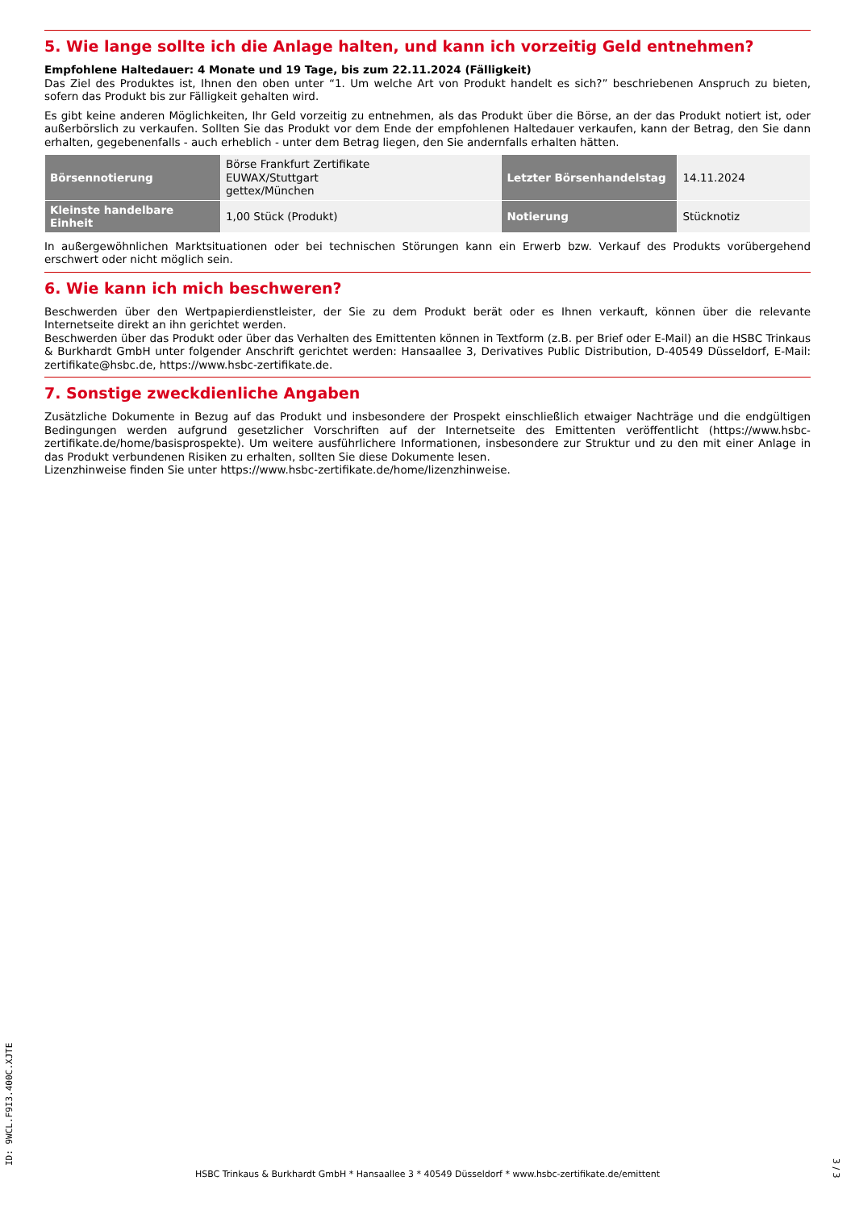5. Wie lange sollte ich die Anlage halten, und kann ich vorzeitig Geld entnehmen?
Empfohlene Haltedauer: 4 Monate und 19 Tage, bis zum 22.11.2024 (Fälligkeit)
Das Ziel des Produktes ist, Ihnen den oben unter “1. Um welche Art von Produkt handelt es sich?” beschriebenen Anspruch zu bieten, sofern das Produkt bis zur Fälligkeit gehalten wird.
Es gibt keine anderen Möglichkeiten, Ihr Geld vorzeitig zu entnehmen, als das Produkt über die Börse, an der das Produkt notiert ist, oder außerbörslich zu verkaufen. Sollten Sie das Produkt vor dem Ende der empfohlenen Haltedauer verkaufen, kann der Betrag, den Sie dann erhalten, gegebenenfalls - auch erheblich - unter dem Betrag liegen, den Sie andernfalls erhalten hätten.
| Börsennotierung | Börse Frankfurt Zertifikate EUWAX/Stuttgart gettex/München | Letzter Börsenhandelstag | 14.11.2024 |
| Kleinste handelbare Einheit | 1,00 Stück (Produkt) | Notierung | Stücknotiz |
In außergewöhnlichen Marktsituationen oder bei technischen Störungen kann ein Erwerb bzw. Verkauf des Produkts vorübergehend erschwert oder nicht möglich sein.
6. Wie kann ich mich beschweren?
Beschwerden über den Wertpapierdienstleister, der Sie zu dem Produkt berät oder es Ihnen verkauft, können über die relevante Internetseite direkt an ihn gerichtet werden.
Beschwerden über das Produkt oder über das Verhalten des Emittenten können in Textform (z.B. per Brief oder E-Mail) an die HSBC Trinkaus & Burkhardt GmbH unter folgender Anschrift gerichtet werden: Hansaallee 3, Derivatives Public Distribution, D-40549 Düsseldorf, E-Mail: zertifikate@hsbc.de, https://www.hsbc-zertifikate.de.
7. Sonstige zweckdienliche Angaben
Zusätzliche Dokumente in Bezug auf das Produkt und insbesondere der Prospekt einschließlich etwaiger Nachträge und die endgültigen Bedingungen werden aufgrund gesetzlicher Vorschriften auf der Internetseite des Emittenten veröffentlicht (https://www.hsbc-zertifikate.de/home/basisprospekte). Um weitere ausführlichere Informationen, insbesondere zur Struktur und zu den mit einer Anlage in das Produkt verbundenen Risiken zu erhalten, sollten Sie diese Dokumente lesen.
Lizenzhinweise finden Sie unter https://www.hsbc-zertifikate.de/home/lizenzhinweise.
HSBC Trinkaus & Burkhardt GmbH * Hansaallee 3 * 40549 Düsseldorf * www.hsbc-zertifikate.de/emittent ID: 9WCL.F9I3.400C.XJTE 3 / 3